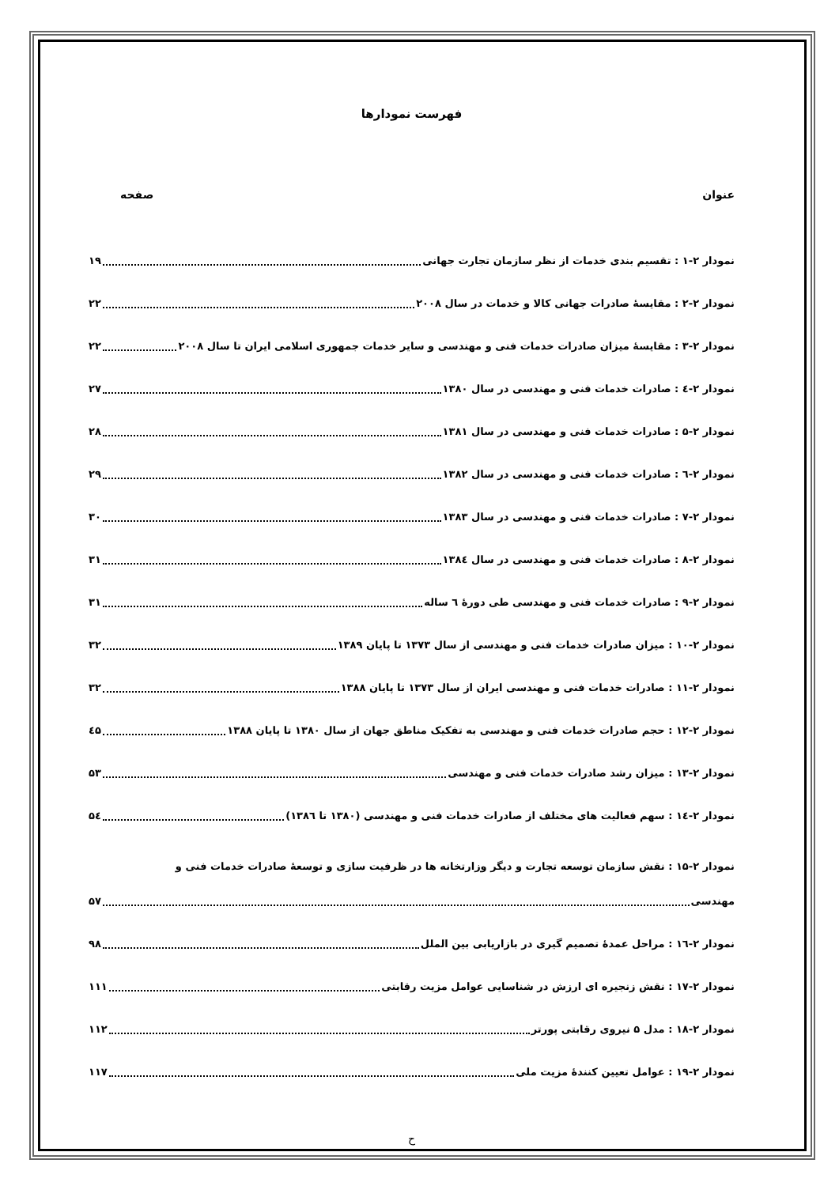فهرست نمودارها
عنوان صفحه
نمودار ۲-۱ : تقسیم بندی خدمات از نظر سازمان تجارت جهانی ۱۹
نمودار ۲-۲ : مقایسهٔ صادرات جهانی کالا و خدمات در سال ۲۰۰۸ ۲۲
نمودار ۲-۳ : مقایسهٔ میزان صادرات خدمات فنی و مهندسی و سایر خدمات جمهوری اسلامی ایران تا سال ۲۰۰۸ ۲۲
نمودار ۲-٤ : صادرات خدمات فنی و مهندسی در سال ۱۳۸۰ ۲۷
نمودار ۲-۵ : صادرات خدمات فنی و مهندسی در سال ۱۳۸۱ ۲۸
نمودار ۲-٦ : صادرات خدمات فنی و مهندسی در سال ۱۳۸۲ ۲۹
نمودار ۲-۷ : صادرات خدمات فنی و مهندسی در سال ۱۳۸۳ ۳۰
نمودار ۲-۸ : صادرات خدمات فنی و مهندسی در سال ۱۳۸٤ ۳۱
نمودار ۲-۹ : صادرات خدمات فنی و مهندسی طی دورهٔ ٦ ساله ۳۱
نمودار ۲-۱۰ : میزان صادرات خدمات فنی و مهندسی از سال ۱۳۷۳ تا پایان ۱۳۸۹ ۳۲
نمودار ۲-۱۱ : صادرات خدمات فنی و مهندسی ایران از سال ۱۳۷۳ تا پایان ۱۳۸۸ ۳۲
نمودار ۲-۱۲ : حجم صادرات خدمات فنی و مهندسی به تفکیک مناطق جهان از سال ۱۳۸۰ تا پایان ۱۳۸۸ ٤۵
نمودار ۲-۱۳ : میزان رشد صادرات خدمات فنی و مهندسی ۵۳
نمودار ۲-۱٤ : سهم فعالیت های مختلف از صادرات خدمات فنی و مهندسی (۱۳۸۰ تا ۱۳۸٦) ۵٤
نمودار ۲-۱۵ : نقش سازمان توسعه تجارت و دیگر وزارتخانه ها در ظرفیت سازی و توسعهٔ صادرات خدمات فنی و
مهندسی ۵۷
نمودار ۲-۱٦ : مراحل عمدهٔ تصمیم گیری در بازاریابی بین الملل ۹۸
نمودار ۲-۱۷ : نقش زنجیره ای ارزش در شناسایی عوامل مزیت رقابتی ۱۱۱
نمودار ۲-۱۸ : مدل ۵ نیروی رقابتی پورتر ۱۱۲
نمودار ۲-۱۹ : عوامل تعیین کنندهٔ مزیت ملی ۱۱۷
ح